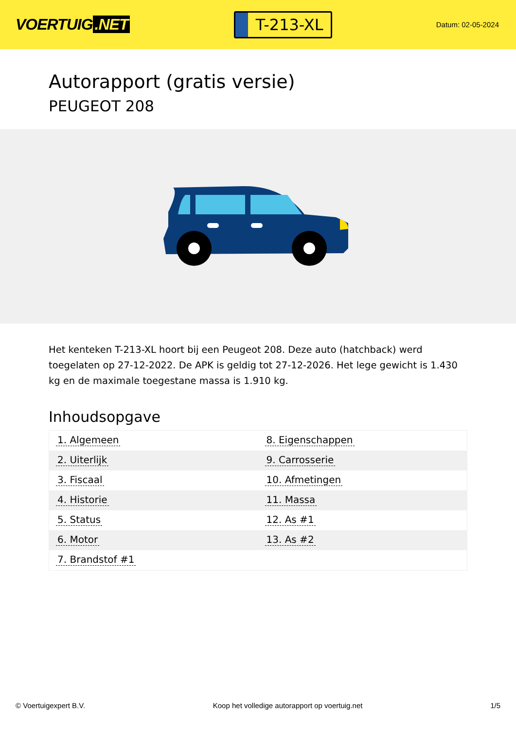VOERTUIG.NET
T-213-XL
Datum: 02-05-2024
Autorapport (gratis versie)
PEUGEOT 208
Het kenteken T-213-XL hoort bij een Peugeot 208. Deze auto (hatchback) werd toegelaten op 27-12-2022. De APK is geldig tot 27-12-2026. Het lege gewicht is 1.430 kg en de maximale toegestane massa is 1.910 kg.
Inhoudsopgave
| 1. Algemeen | 8. Eigenschappen |
| 2. Uiterlijk | 9. Carrosserie |
| 3. Fiscaal | 10. Afmetingen |
| 4. Historie | 11. Massa |
| 5. Status | 12. As #1 |
| 6. Motor | 13. As #2 |
| 7. Brandstof #1 | |
© Voertuigexpert B.V. Koop het volledige autorapport op voertuig.net 1/5